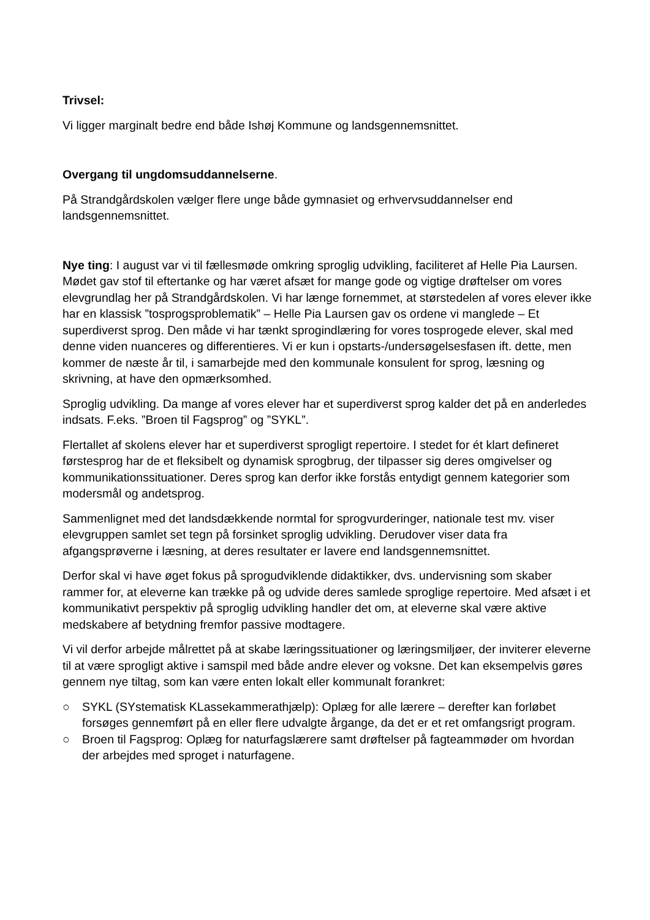Trivsel:
Vi ligger marginalt bedre end både Ishøj Kommune og landsgennemsnittet.
Overgang til ungdomsuddannelserne.
På Strandgårdskolen vælger flere unge både gymnasiet og erhvervsuddannelser end landsgennemsnittet.
Nye ting: I august var vi til fællesmøde omkring sproglig udvikling, faciliteret af Helle Pia Laursen. Mødet gav stof til eftertanke og har været afsæt for mange gode og vigtige drøftelser om vores elevgrundlag her på Strandgårdskolen. Vi har længe fornemmet, at størstedelen af vores elever ikke har en klassisk ”tosprogsproblematik” – Helle Pia Laursen gav os ordene vi manglede – Et superdiverst sprog. Den måde vi har tænkt sprogindlæring for vores tosprogede elever, skal med denne viden nuanceres og differentieres. Vi er kun i opstarts-/undersøgelsesfasen ift. dette, men kommer de næste år til, i samarbejde med den kommunale konsulent for sprog, læsning og skrivning, at have den opmærksomhed.
Sproglig udvikling. Da mange af vores elever har et superdiverst sprog kalder det på en anderledes indsats. F.eks. ”Broen til Fagsprog” og ”SYKL”.
Flertallet af skolens elever har et superdiverst sprogligt repertoire. I stedet for ét klart defineret førstesprog har de et fleksibelt og dynamisk sprogbrug, der tilpasser sig deres omgivelser og kommunikationssituationer. Deres sprog kan derfor ikke forstås entydigt gennem kategorier som modersmål og andetsprog.
Sammenlignet med det landsdækkende normtal for sprogvurderinger, nationale test mv. viser elevgruppen samlet set tegn på forsinket sproglig udvikling. Derudover viser data fra afgangsprøverne i læsning, at deres resultater er lavere end landsgennemsnittet.
Derfor skal vi have øget fokus på sprogudviklende didaktikker, dvs. undervisning som skaber rammer for, at eleverne kan trække på og udvide deres samlede sproglige repertoire. Med afsæt i et kommunikativt perspektiv på sproglig udvikling handler det om, at eleverne skal være aktive medskabere af betydning fremfor passive modtagere.
Vi vil derfor arbejde målrettet på at skabe læringssituationer og læringsmiljøer, der inviterer eleverne til at være sprogligt aktive i samspil med både andre elever og voksne. Det kan eksempelvis gøres gennem nye tiltag, som kan være enten lokalt eller kommunalt forankret:
○ SYKL (SYstematisk KLassekammerathjælp): Oplæg for alle lærere – derefter kan forløbet forsøges gennemført på en eller flere udvalgte årgange, da det er et ret omfangsrigt program.
○ Broen til Fagsprog: Oplæg for naturfagslærere samt drøftelser på fagteammøder om hvordan der arbejdes med sproget i naturfagene.